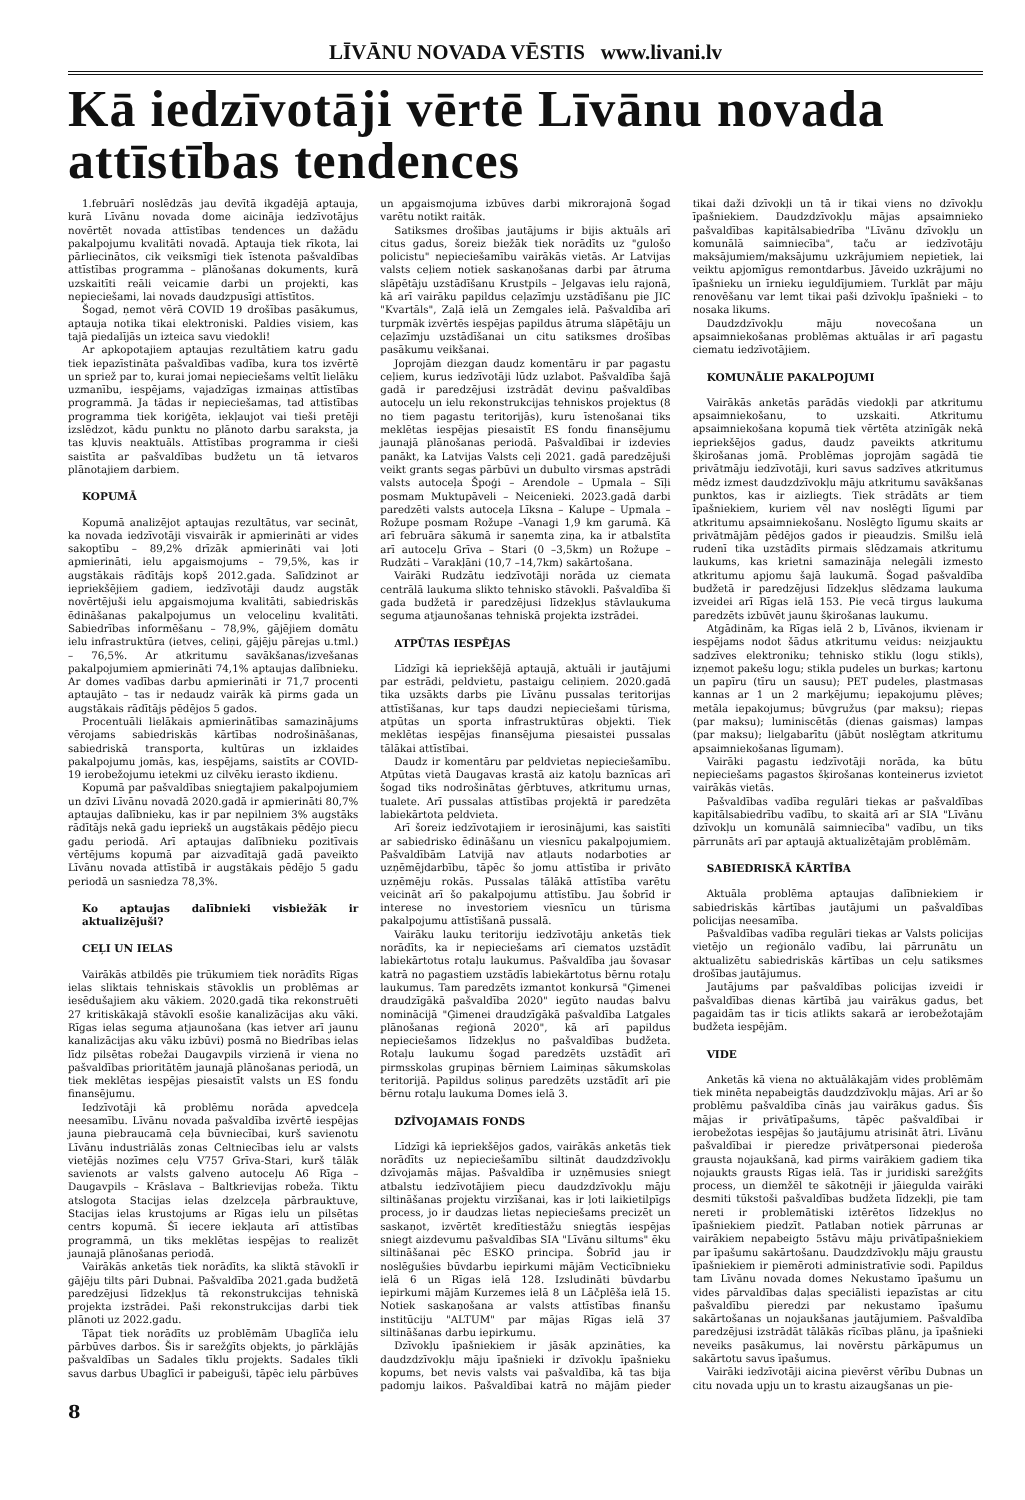LĪVĀNU NOVADA VĒSTIS www.livani.lv
Kā iedzīvotāji vērtē Līvānu novada attīstības tendences
1.februārī noslēdzās jau devītā ikgadējā aptauja, kurā Līvānu novada dome aicināja iedzīvotājus novērtēt novada attīstības tendences un dažādu pakalpojumu kvalitāti novadā. Aptauja tiek rīkota, lai pārliecinātos, cik veiksmīgi tiek īstenota pašvaldības attīstības programma – plānošanas dokuments, kurā uzskaitīti reāli veicamie darbi un projekti, kas nepieciešami, lai novads daudzpusīgi attīstītos.
Šogad, ņemot vērā COVID 19 drošības pasākumus, aptauja notika tikai elektroniski. Paldies visiem, kas tajā piedalījās un izteica savu viedokli!
Ar apkopotajiem aptaujas rezultātiem katru gadu tiek iepazīstināta pašvaldības vadība, kura tos izvērtē un spriež par to, kurai jomai nepieciešams veltīt lielāku uzmanību, iespējams, vajadzīgas izmaiņas attīstības programmā. Ja tādas ir nepieciešamas, tad attīstības programma tiek koriģēta, iekļaujot vai tieši pretēji izslēdzot, kādu punktu no plānoto darbu saraksta, ja tas kļuvis neaktuāls. Attīstības programma ir cieši saistīta ar pašvaldības budžetu un tā ietvaros plānotajiem darbiem.
KOPUMĀ
Kopumā analizējot aptaujas rezultātus, var secināt, ka novada iedzīvotāji visvairāk ir apmierināti ar vides sakoptību – 89,2% drīzāk apmierināti vai ļoti apmierināti, ielu apgaismojums – 79,5%, kas ir augstākais rādītājs kopš 2012.gada. Salīdzinot ar iepriekšējiem gadiem, iedzīvotāji daudz augstāk novērtējuši ielu apgaismojuma kvalitāti, sabiedriskās ēdināšanas pakalpojumus un veloceliņu kvalitāti. Sabiedrības informēšanu – 78,9%, gājējiem domātu ielu infrastruktūra (ietves, celiņi, gājēju pārejas u.tml.) – 76,5%. Ar atkritumu savākšanas/izvešanas pakalpojumiem apmierināti 74,1% aptaujas dalībnieku. Ar domes vadības darbu apmierināti ir 71,7 procenti aptaujāto – tas ir nedaudz vairāk kā pirms gada un augstākais rādītājs pēdējos 5 gados.
Procentuāli lielākais apmierinātības samazinājums vērojams sabiedriskās kārtības nodrošināšanas, sabiedriskā transporta, kultūras un izklaides pakalpojumu jomās, kas, iespējams, saistīts ar COVID-19 ierobežojumu ietekmi uz cilvēku ierasto ikdienu.
Kopumā par pašvaldības sniegtajiem pakalpojumiem un dzīvi Līvānu novadā 2020.gadā ir apmierināti 80,7% aptaujas dalībnieku, kas ir par nepilniem 3% augstāks rādītājs nekā gadu iepriekš un augstākais pēdējo piecu gadu periodā. Arī aptaujas dalībnieku pozitīvais vērtējums kopumā par aizvadītajā gadā paveikto Līvānu novada attīstībā ir augstākais pēdējo 5 gadu periodā un sasniedza 78,3%.
Ko aptaujas dalībnieki visbiežāk ir aktualizējuši?
CEĻI UN IELAS
Vairākās atbildēs pie trūkumiem tiek norādīts Rīgas ielas sliktais tehniskais stāvoklis un problēmas ar iesēdušajiem aku vākiem. 2020.gadā tika rekonstruēti 27 kritiskākajā stāvoklī esošie kanalizācijas aku vāki. Rīgas ielas seguma atjaunošana (kas ietver arī jaunu kanalizācijas aku vāku izbūvi) posmā no Biedrības ielas līdz pilsētas robežai Daugavpils virzienā ir viena no pašvaldības prioritātēm jaunajā plānošanas periodā, un tiek meklētas iespējas piesaistīt valsts un ES fondu finansējumu.
Iedzīvotāji kā problēmu norāda apvedceļa neesamību. Līvānu novada pašvaldība izvērtē iespējas jauna piebraucamā ceļa būvniecībai, kurš savienotu Līvānu industriālās zonas Celtniecības ielu ar valsts vietējās nozīmes ceļu V757 Grīva-Stari, kurš tālāk savienots ar valsts galveno autoceļu A6 Rīga – Daugavpils – Krāslava – Baltkrievijas robeža. Tiktu atslogota Stacijas ielas dzelzceļa pārbrauktuve, Stacijas ielas krustojums ar Rīgas ielu un pilsētas centrs kopumā. Šī iecere iekļauta arī attīstības programmā, un tiks meklētas iespējas to realizēt jaunajā plānošanas periodā.
Vairākās anketās tiek norādīts, ka sliktā stāvoklī ir gājēju tilts pāri Dubnai. Pašvaldība 2021.gada budžetā paredzējusi līdzekļus tā rekonstrukcijas tehniskā projekta izstrādei. Paši rekonstrukcijas darbi tiek plānoti uz 2022.gadu.
Tāpat tiek norādīts uz problēmām Ubaglīča ielu pārbūves darbos. Šis ir sarežģīts objekts, jo pārklājās pašvaldības un Sadales tīklu projekts. Sadales tīkli savus darbus Ubaglīcī ir pabeiguši, tāpēc ielu pārbūves un apgaismojuma izbūves darbi mikrorajonā šogad varētu notikt raitāk.
Satiksmes drošības jautājums ir bijis aktuāls arī citus gadus, šoreiz biežāk tiek norādīts uz "gulošo policistu" nepieciešamību vairākās vietās. Ar Latvijas valsts ceļiem notiek saskaņošanas darbi par ātruma slāpētāju uzstādīšanu Krustpils – Jelgavas ielu rajonā, kā arī vairāku papildus ceļazīmju uzstādīšanu pie JIC "Kvartāls", Zaļā ielā un Zemgales ielā. Pašvaldība arī turpmāk izvērtēs iespējas papildus ātruma slāpētāju un ceļazīmju uzstādīšanai un citu satiksmes drošības pasākumu veikšanai.
Joprojām diezgan daudz komentāru ir par pagastu ceļiem, kurus iedzīvotāji lūdz uzlabot. Pašvaldība šajā gadā ir paredzējusi izstrādāt deviņu pašvaldības autoceļu un ielu rekonstrukcijas tehniskos projektus (8 no tiem pagastu teritorijās), kuru īstenošanai tiks meklētas iespējas piesaistīt ES fondu finansējumu jaunajā plānošanas periodā. Pašvaldībai ir izdevies panākt, ka Latvijas Valsts ceļi 2021. gadā paredzējuši veikt grants segas pārbūvi un dubulto virsmas apstrādi valsts autoceļa Špoģi – Arendole – Upmala – Sīļi posmam Muktupāveli – Neicenieki. 2023.gadā darbi paredzēti valsts autoceļa Līksna – Kalupe – Upmala – Rožupe posmam Rožupe –Vanagi 1,9 km garumā. Kā arī februāra sākumā ir saņemta ziņa, ka ir atbalstīta arī autoceļu Grīva – Stari (0 –3,5km) un Rožupe – Rudzāti – Varakļāni (10,7 –14,7km) sakārtošana.
Vairāki Rudzātu iedzīvotāji norāda uz ciemata centrālā laukuma slikto tehnisko stāvokli. Pašvaldība šī gada budžetā ir paredzējusi līdzekļus stāvlaukuma seguma atjaunošanas tehniskā projekta izstrādei.
ATPŪTAS IESPĒJAS
Līdzīgi kā iepriekšējā aptaujā, aktuāli ir jautājumi par estrādi, peldvietu, pastaigu celiņiem. 2020.gadā tika uzsākts darbs pie Līvānu pussalas teritorijas attīstīšanas, kur taps daudzi nepieciešami tūrisma, atpūtas un sporta infrastruktūras objekti. Tiek meklētas iespējas finansējuma piesaistei pussalas tālākai attīstībai.
Daudz ir komentāru par peldvietas nepieciešamību. Atpūtas vietā Daugavas krastā aiz katoļu baznīcas arī šogad tiks nodrošinātas ģērbtuves, atkritumu urnas, tualete. Arī pussalas attīstības projektā ir paredzēta labiekārtota peldvieta.
Arī šoreiz iedzīvotajiem ir ierosinājumi, kas saistīti ar sabiedrisko ēdināšanu un viesnīcu pakalpojumiem. Pašvaldībām Latvijā nav atļauts nodarboties ar uzņēmējdarbību, tāpēc šo jomu attīstība ir privāto uzņēmēju rokās. Pussalas tālākā attīstība varētu veicināt arī šo pakalpojumu attīstību. Jau šobrīd ir interese no investoriem viesnīcu un tūrisma pakalpojumu attīstīšanā pussalā.
Vairāku lauku teritoriju iedzīvotāju anketās tiek norādīts, ka ir nepieciešams arī ciematos uzstādīt labiekārtotus rotaļu laukumus. Pašvaldība jau šovasar katrā no pagastiem uzstādīs labiekārtotus bērnu rotaļu laukumus. Tam paredzēts izmantot konkursā "Ģimenei draudzīgākā pašvaldība 2020" iegūto naudas balvu nominācijā "Ģimenei draudzīgākā pašvaldība Latgales plānošanas reģionā 2020", kā arī papildus nepieciešamos līdzekļus no pašvaldības budžeta. Rotaļu laukumu šogad paredzēts uzstādīt arī pirmsskolas grupiņas bērniem Laimiņas sākumskolas teritorijā. Papildus soliņus paredzēts uzstādīt arī pie bērnu rotaļu laukuma Domes ielā 3.
DZĪVOJAMAIS FONDS
Līdzīgi kā iepriekšējos gados, vairākās anketās tiek norādīts uz nepieciešamību siltināt daudzdzīvokļu dzīvojamās mājas. Pašvaldība ir uzņēmusies sniegt atbalstu iedzīvotājiem piecu daudzdzīvokļu māju siltināšanas projektu virzīšanai, kas ir ļoti laikietilpīgs process, jo ir daudzas lietas nepieciešams precizēt un saskaņot, izvērtēt kredītiestāžu sniegtās iespējas sniegt aizdevumu pašvaldības SIA "Līvānu siltums" ēku siltināšanai pēc ESKO principa. Šobrīd jau ir noslēgušies būvdarbu iepirkumi mājām Vecticībnieku ielā 6 un Rīgas ielā 128. Izsludināti būvdarbu iepirkumi mājām Kurzemes ielā 8 un Lāčplēša ielā 15. Notiek saskaņošana ar valsts attīstības finanšu institūciju "ALTUM" par mājas Rīgas ielā 37 siltināšanas darbu iepirkumu.
Dzīvokļu īpašniekiem ir jāsāk apzināties, ka daudzdzīvokļu māju īpašnieki ir dzīvokļu īpašnieku kopums, bet nevis valsts vai pašvaldība, kā tas bija padomju laikos. Pašvaldībai katrā no mājām pieder tikai daži dzīvokļi un tā ir tikai viens no dzīvokļu īpašniekiem. Daudzdzīvokļu mājas apsaimnieko pašvaldības kapitālsabiedrība "Līvānu dzīvokļu un komunālā saimniecība", taču ar iedzīvotāju maksājumiem/maksājumu uzkrājumiem nepietiek, lai veiktu apjomīgus remontdarbus. Jāveido uzkrājumi no īpašnieku un īrnieku ieguldījumiem. Turklāt par māju renovēšanu var lemt tikai paši dzīvokļu īpašnieki – to nosaka likums.
Daudzdzīvokļu māju novecošana un apsaimniekošanas problēmas aktuālas ir arī pagastu ciematu iedzīvotājiem.
KOMUNĀLIE PAKALPOJUMI
Vairākās anketās parādās viedokļi par atkritumu apsaimniekošanu, to uzskaiti. Atkritumu apsaimniekošana kopumā tiek vērtēta atzinīgāk nekā iepriekšējos gadus, daudz paveikts atkritumu šķirošanas jomā. Problēmas joprojām sagādā tie privātmāju iedzīvotāji, kuri savus sadzīves atkritumus mēdz izmest daudzdzīvokļu māju atkritumu savākšanas punktos, kas ir aizliegts. Tiek strādāts ar tiem īpašniekiem, kuriem vēl nav noslēgti līgumi par atkritumu apsaimniekošanu. Noslēgto līgumu skaits ar privātmājām pēdējos gados ir pieaudzis. Smilšu ielā rudenī tika uzstādīts pirmais slēdzamais atkritumu laukums, kas krietni samazināja nelegāli izmesto atkritumu apjomu šajā laukumā. Šogad pašvaldība budžetā ir paredzējusi līdzekļus slēdzama laukuma izveidei arī Rīgas ielā 153. Pie vecā tirgus laukuma paredzēts izbūvēt jaunu šķirošanas laukumu.
Atgādinām, ka Rīgas ielā 2 b, Līvānos, ikvienam ir iespējams nodot šādus atkritumu veidus: neizjauktu sadzīves elektroniku; tehnisko stiklu (logu stikls), izņemot pakešu logu; stikla pudeles un burkas; kartonu un papīru (tīru un sausu); PET pudeles, plastmasas kannas ar 1 un 2 marķējumu; iepakojumu plēves; metāla iepakojumus; būvgružus (par maksu); riepas (par maksu); luminiscētās (dienas gaismas) lampas (par maksu); lielgabarītu (jābūt noslēgtam atkritumu apsaimniekošanas līgumam).
Vairāki pagastu iedzīvotāji norāda, ka būtu nepieciešams pagastos šķirošanas konteinerus izvietot vairākās vietās.
Pašvaldības vadība regulāri tiekas ar pašvaldības kapitālsabiedrību vadību, to skaitā arī ar SIA "Līvānu dzīvokļu un komunālā saimniecība" vadību, un tiks pārrunāts arī par aptaujā aktualizētajām problēmām.
SABIEDRISKĀ KĀRTĪBA
Aktuāla problēma aptaujas dalībniekiem ir sabiedriskās kārtības jautājumi un pašvaldības policijas neesamība.
Pašvaldības vadība regulāri tiekas ar Valsts policijas vietējo un reģionālo vadību, lai pārrunātu un aktualizētu sabiedriskās kārtības un ceļu satiksmes drošības jautājumus.
Jautājums par pašvaldības policijas izveidi ir pašvaldības dienas kārtībā jau vairākus gadus, bet pagaidām tas ir ticis atlikts sakarā ar ierobežotajām budžeta iespējām.
VIDE
Anketās kā viena no aktuālākajām vides problēmām tiek minēta nepabeigtās daudzdzīvokļu mājas. Arī ar šo problēmu pašvaldība cīnās jau vairākus gadus. Šīs mājas ir privātīpašums, tāpēc pašvaldībai ir ierobežotas iespējas šo jautājumu atrisināt ātri. Līvānu pašvaldībai ir pieredze privātpersonai piederoša grausta nojaukšanā, kad pirms vairākiem gadiem tika nojaukts grausts Rīgas ielā. Tas ir juridiski sarežģīts process, un diemžēl te sākotnēji ir jāiegulda vairāki desmiti tūkstoši pašvaldības budžeta līdzekļi, pie tam nereti ir problemātiski iztērētos līdzekļus no īpašniekiem piedzīt. Patlaban notiek pārrunas ar vairākiem nepabeigto 5stāvu māju privātīpašniekiem par īpašumu sakārtošanu. Daudzdzīvokļu māju graustu īpašniekiem ir piemēroti administratīvie sodi. Papildus tam Līvānu novada domes Nekustamo īpašumu un vides pārvaldības daļas speciālisti iepazīstas ar citu pašvaldību pieredzi par nekustamo īpašumu sakārtošanas un nojaukšanas jautājumiem. Pašvaldība paredzējusi izstrādāt tālākās rīcības plānu, ja īpašnieki neveiks pasākumus, lai novērstu pārkāpumus un sakārtotu savus īpašumus.
Vairāki iedzīvotāji aicina pievērst vērību Dubnas un citu novada upju un to krastu aizaugšanas un pie-
8